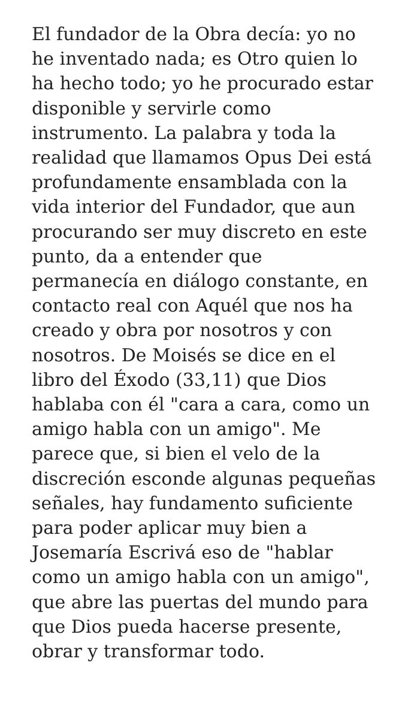El fundador de la Obra decía: yo no
he inventado nada; es Otro quien lo
ha hecho todo; yo he procurado estar
disponible y servirle como
instrumento. La palabra y toda la
realidad que llamamos Opus Dei está
profundamente ensamblada con la
vida interior del Fundador, que aun
procurando ser muy discreto en este
punto, da a entender que
permanecía en diálogo constante, en
contacto real con Aquél que nos ha
creado y obra por nosotros y con
nosotros. De Moisés se dice en el
libro del Éxodo (33,11) que Dios
hablaba con él "cara a cara, como un
amigo habla con un amigo". Me
parece que, si bien el velo de la
discreción esconde algunas pequeñas
señales, hay fundamento suficiente
para poder aplicar muy bien a
Josemaría Escrivá eso de "hablar
como un amigo habla con un amigo",
que abre las puertas del mundo para
que Dios pueda hacerse presente,
obrar y transformar todo.